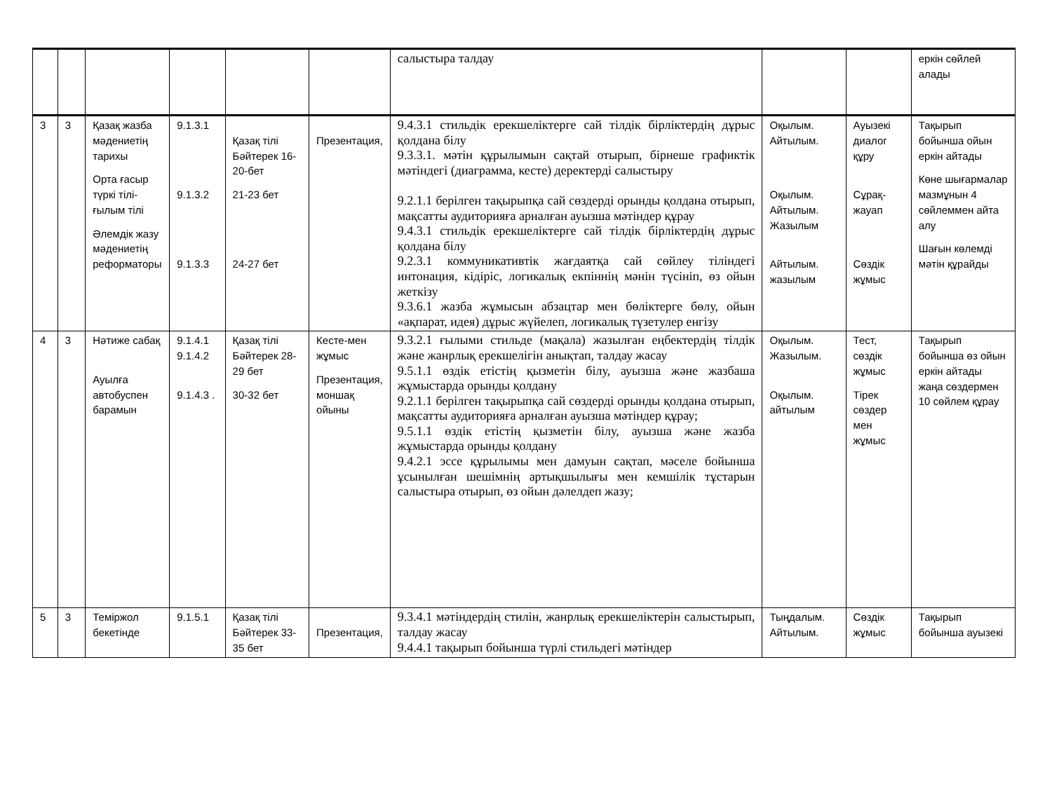| | | | | | | салыстыра талдау | | | еркін сөйлей алады |
| 3 | 3 | Қазақ жазба мәдениетің тарихы Орта ғасыр түркі тілі-ғылым тілі Әлемдік жазу мәдениетің реформаторы | 9.1.3.1 9.1.3.2 9.1.3.3 | Қазақ тілі Бәйтерек 16-20-бет 21-23 бет 24-27 бет | Презентация, | 9.4.3.1 стильдік ерекшеліктерге сай тілдік бірліктердің дұрыс қолдана білу 9.3.3.1. мәтін құрылымын сақтай отырып, бірнеше графиктік мәтіндегі (диаграмма, кесте) деректерді салыстыру 9.2.1.1 берілген тақырыпқа сай сөздерді орынды қолдана отырып, мақсатты аудиторияға арналған ауызша мәтіндер құрау 9.4.3.1 стильдік ерекшеліктерге сай тілдік бірліктердің дұрыс қолдана білу 9.2.3.1 коммуникативтік жағдаятқа сай сөйлеу тіліндегі интонация, кідіріс, логикалық екпіннің мәнін түсініп, өз ойын жеткізу 9.3.6.1 жазба жұмысын абзацтар мен бөліктерге бөлу, ойын «ақпарат, идея) дұрыс жүйелеп, логикалық түзетулер енгізу | Оқылым. Айтылым. Оқылым. Айтылым. Жазылым Айтылым. жазылым | Ауызекі диалог құру Сұрақ-жауап Сөздік жұмыс | Тақырып бойынша ойын еркін айтады Көне шығармалар мазмұнын 4 сөйлеммен айта алу Шағын көлемді мәтін құрайды |
| 4 | 3 | Нәтиже сабақ Ауылға автобуспен барамын | 9.1.4.1 9.1.4.2 9.1.4.3 . | Қазақ тілі Бәйтерек 28-29 бет 30-32 бет | Кесте-мен жұмыс Презентация, моншақ ойыны | 9.3.2.1 ғылыми стильде (мақала) жазылған еңбектердің тілдік және жанрлық ерекшелігін анықтап, талдау жасау 9.5.1.1 өздік етістің қызметін білу, ауызша және жазбаша жұмыстарда орынды қолдану 9.2.1.1 берілген тақырыпқа сай сөздерді орынды қолдана отырып, мақсатты аудиторияға арналған ауызша мәтіндер құрау; 9.5.1.1 өздік етістің қызметін білу, ауызша және жазба жұмыстарда орынды қолдану 9.4.2.1 эссе құрылымы мен дамуын сақтап, мәселе бойынша ұсынылған шешімнің артықшылығы мен кемшілік тұстарын салыстыра отырып, өз ойын дәлелдеп жазу; | Оқылым. Жазылым. Оқылым. айтылым | Тест, сөздік жұмыс Тірек сөздер мен жұмыс | Тақырып бойынша өз ойын еркін айтады жаңа сөздермен 10 сөйлем құрау |
| 5 | 3 | Теміржол бекетінде | 9.1.5.1 | Қазақ тілі Бәйтерек 33-35 бет | Презентация, | 9.3.4.1 мәтіндердің стилін, жанрлық ерекшеліктерін салыстырып, талдау жасау 9.4.4.1 тақырып бойынша түрлі стильдегі мәтіндер | Тыңдалым. Айтылым. | Сөздік жұмыс | Тақырып бойынша ауызекі |